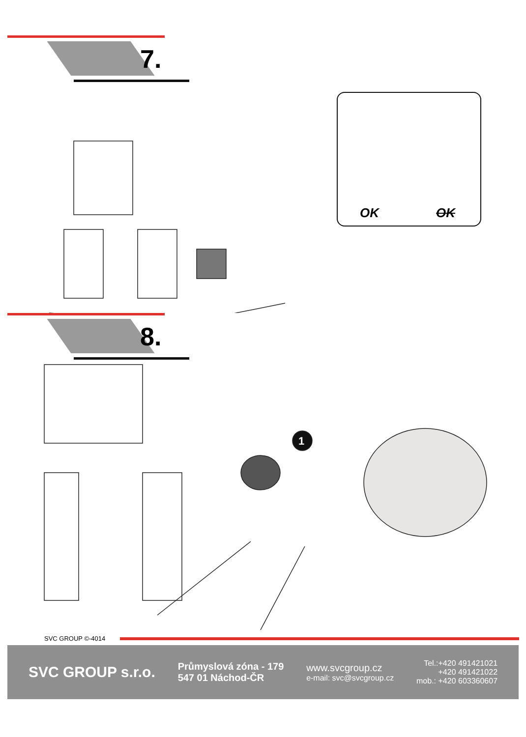7.
OK OK
8.
1
SVC GROUP ©-4014
SVC GROUP s.r.o.
Průmyslová zóna - 179
547 01 Náchod-ČR
www.svcgroup.cz
e-mail: svc@svcgroup.cz
Tel.:+420 491421021
+420 491421022
mob.: +420 603360607